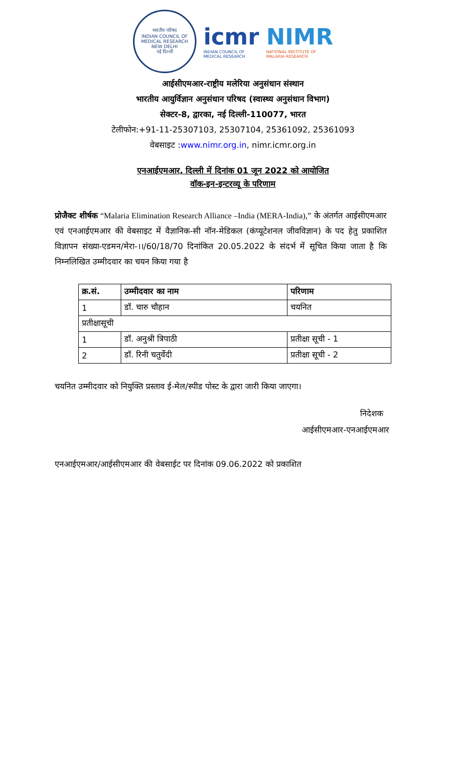भारतीय परिषद
INDIAN COUNCIL OF MEDICAL RESEARCH
NEW DELHI
नई दिल्ली
icmr
INDIAN COUNCIL OF
MEDICAL RESEARCH
NIMR
NATIONAL INSTITUTE OF
MALARIA RESEARCH
आईसीएमआर-राष्ट्रीय मलेरिया अनुसंधान संस्थान
भारतीय आयुर्विज्ञान अनुसंधान परिषद (स्वास्थ्य अनुसंधान विभाग)
सेक्टर-8, द्वारका, नई दिल्ली-110077, भारत
टेलीफोन:+91-11-25307103, 25307104, 25361092, 25361093
वेबसाइट :www.nimr.org.in, nimr.icmr.org.in
एनआईएमआर, दिल्ली में दिनांक 01 जून 2022 को आयोजित
वॉक-इन-इन्टरव्यू के परिणाम
प्रोजैक्ट शीर्षक “Malaria Elimination Research Alliance –India (MERA-India),” के अंतर्गत आईसीएमआर एवं एनआईएमआर की वेबसाइट में वैज्ञानिक-सी नॉन-मेडिकल (कंप्यूटेशनल जीवविज्ञान) के पद हेतु प्रकाशित विज्ञापन संख्या-एडमन/मेरा-।।/60/18/70 दिनांकित 20.05.2022 के संदर्भ में सूचित किया जाता है कि निम्नलिखित उम्मीदवार का चयन किया गया है
| क्र.सं. | उम्मीदवार का नाम | परिणाम |
| --- | --- | --- |
| 1 | डॉ. चारु चौहान | चयनित |
| प्रतीक्षासूची | | |
| 1 | डॉ. अनुश्री त्रिपाठी | प्रतीक्षा सूची - 1 |
| 2 | डॉ. रिनी चतुर्वेदी | प्रतीक्षा सूची - 2 |
चयनित उम्मीदवार को नियुक्ति प्रस्ताव ई-मेल/स्पीड पोस्ट के द्वारा जारी किया जाएगा।
निदेशक
आईसीएमआर-एनआईएमआर
एनआईएमआर/आईसीएमआर की वेबसाईट पर दिनांक 09.06.2022 को प्रकाशित